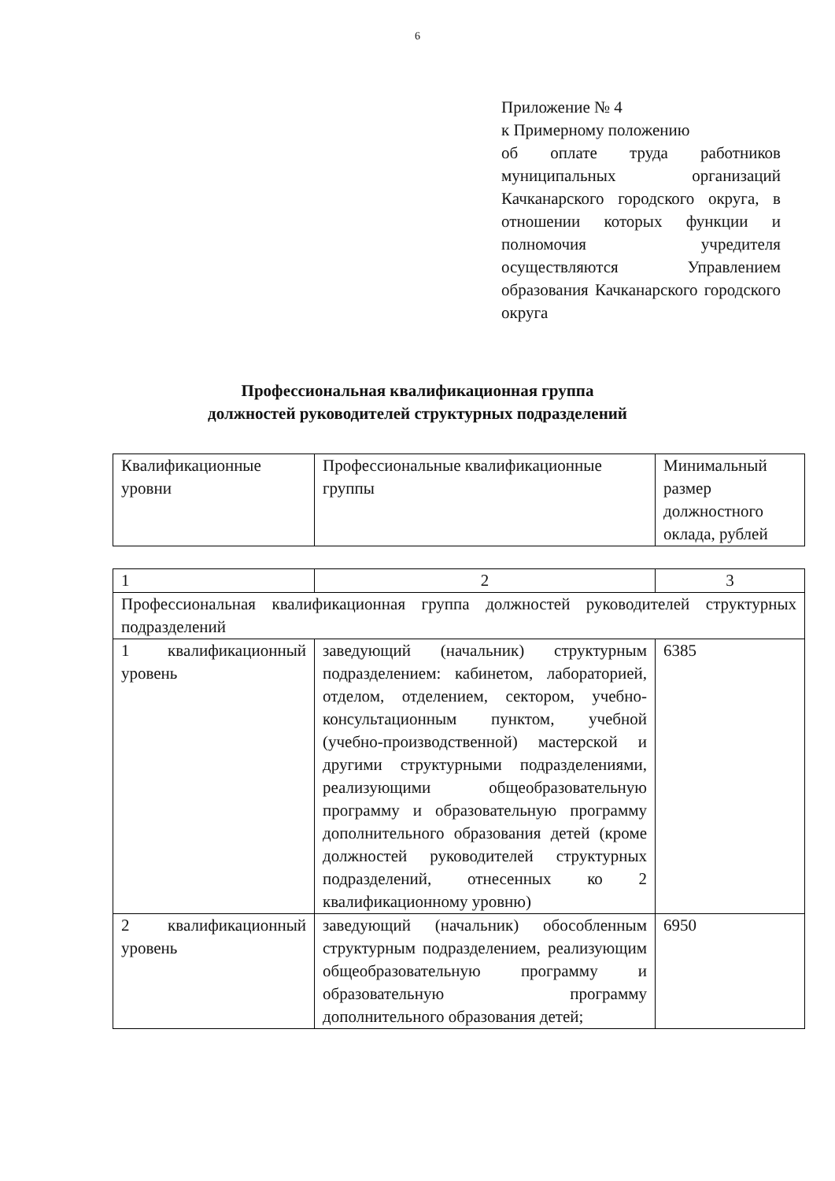6
Приложение № 4
к Примерному положению
об оплате труда работников муниципальных организаций Качканарского городского округа, в отношении которых функции и полномочия учредителя осуществляются Управлением образования Качканарского городского округа
Профессиональная квалификационная группа
должностей руководителей структурных подразделений
| Квалификационные уровни | Профессиональные квалификационные группы | Минимальный размер должностного оклада, рублей |
| 1 | 2 | 3 |
| Профессиональная квалификационная группа должностей руководителей структурных подразделений | | |
| 1 квалификационный уровень | заведующий (начальник) структурным подразделением: кабинетом, лабораторией, отделом, отделением, сектором, учебно-консультационным пунктом, учебной (учебно-производственной) мастерской и другими структурными подразделениями, реализующими общеобразовательную программу и образовательную программу дополнительного образования детей (кроме должностей руководителей структурных подразделений, отнесенных ко 2 квалификационному уровню) | 6385 |
| 2 квалификационный уровень | заведующий (начальник) обособленным структурным подразделением, реализующим общеобразовательную программу и образовательную программу дополнительного образования детей; | 6950 |